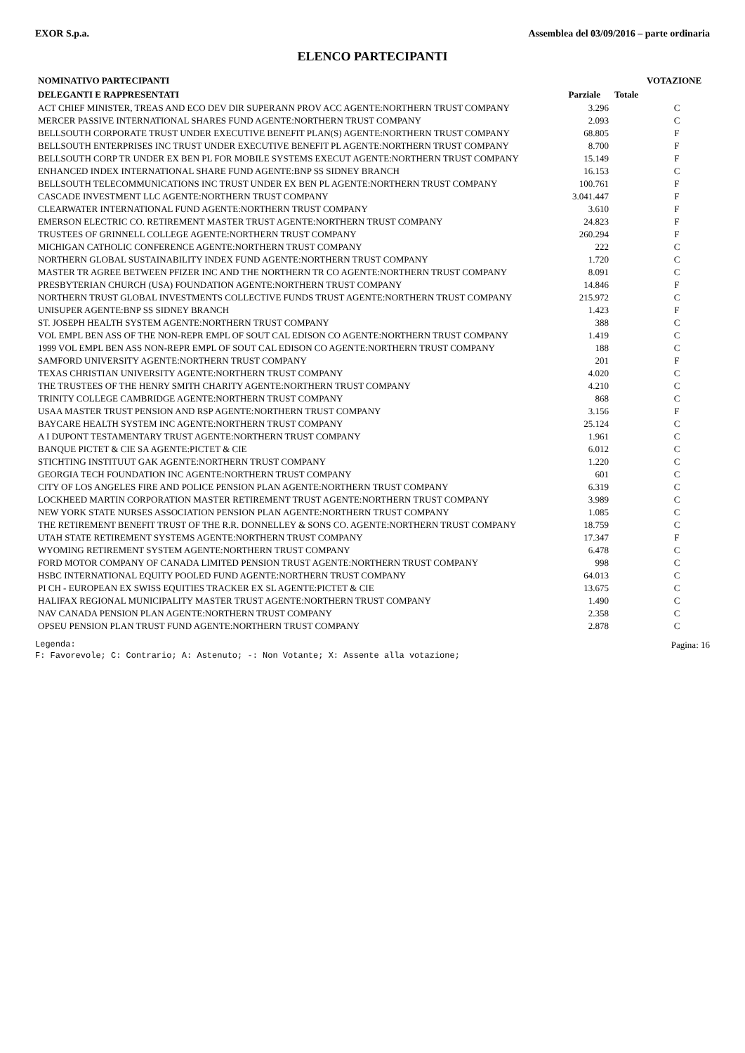EXOR S.p.a. Assemblea del 03/09/2016 – parte ordinaria
ELENCO PARTECIPANTI
| NOMINATIVO PARTECIPANTI | | | VOTAZIONE |
| --- | --- | --- | --- |
| DELEGANTI E RAPPRESENTATI | Parziale | Totale | |
| ACT CHIEF MINISTER, TREAS AND ECO DEV DIR SUPERANN PROV ACC AGENTE:NORTHERN TRUST COMPANY | 3.296 | | C |
| MERCER PASSIVE INTERNATIONAL SHARES FUND AGENTE:NORTHERN TRUST COMPANY | 2.093 | | C |
| BELLSOUTH CORPORATE TRUST UNDER EXECUTIVE BENEFIT PLAN(S) AGENTE:NORTHERN TRUST COMPANY | 68.805 | | F |
| BELLSOUTH ENTERPRISES INC TRUST UNDER EXECUTIVE BENEFIT PL AGENTE:NORTHERN TRUST COMPANY | 8.700 | | F |
| BELLSOUTH CORP TR UNDER EX BEN PL FOR MOBILE SYSTEMS EXECUT AGENTE:NORTHERN TRUST COMPANY | 15.149 | | F |
| ENHANCED INDEX INTERNATIONAL SHARE FUND AGENTE:BNP SS SIDNEY BRANCH | 16.153 | | C |
| BELLSOUTH TELECOMMUNICATIONS INC TRUST UNDER EX BEN PL AGENTE:NORTHERN TRUST COMPANY | 100.761 | | F |
| CASCADE INVESTMENT LLC AGENTE:NORTHERN TRUST COMPANY | 3.041.447 | | F |
| CLEARWATER INTERNATIONAL FUND AGENTE:NORTHERN TRUST COMPANY | 3.610 | | F |
| EMERSON ELECTRIC CO. RETIREMENT MASTER TRUST AGENTE:NORTHERN TRUST COMPANY | 24.823 | | F |
| TRUSTEES OF GRINNELL COLLEGE AGENTE:NORTHERN TRUST COMPANY | 260.294 | | F |
| MICHIGAN CATHOLIC CONFERENCE AGENTE:NORTHERN TRUST COMPANY | 222 | | C |
| NORTHERN GLOBAL SUSTAINABILITY INDEX FUND AGENTE:NORTHERN TRUST COMPANY | 1.720 | | C |
| MASTER TR AGREE BETWEEN PFIZER INC AND THE NORTHERN TR CO AGENTE:NORTHERN TRUST COMPANY | 8.091 | | C |
| PRESBYTERIAN CHURCH (USA) FOUNDATION AGENTE:NORTHERN TRUST COMPANY | 14.846 | | F |
| NORTHERN TRUST GLOBAL INVESTMENTS COLLECTIVE FUNDS TRUST AGENTE:NORTHERN TRUST COMPANY | 215.972 | | C |
| UNISUPER AGENTE:BNP SS SIDNEY BRANCH | 1.423 | | F |
| ST. JOSEPH HEALTH SYSTEM AGENTE:NORTHERN TRUST COMPANY | 388 | | C |
| VOL EMPL BEN ASS OF THE NON-REPR EMPL OF SOUT CAL EDISON CO AGENTE:NORTHERN TRUST COMPANY | 1.419 | | C |
| 1999 VOL EMPL BEN ASS NON-REPR EMPL OF SOUT CAL EDISON CO AGENTE:NORTHERN TRUST COMPANY | 188 | | C |
| SAMFORD UNIVERSITY AGENTE:NORTHERN TRUST COMPANY | 201 | | F |
| TEXAS CHRISTIAN UNIVERSITY AGENTE:NORTHERN TRUST COMPANY | 4.020 | | C |
| THE TRUSTEES OF THE HENRY SMITH CHARITY AGENTE:NORTHERN TRUST COMPANY | 4.210 | | C |
| TRINITY COLLEGE CAMBRIDGE AGENTE:NORTHERN TRUST COMPANY | 868 | | C |
| USAA MASTER TRUST PENSION AND RSP AGENTE:NORTHERN TRUST COMPANY | 3.156 | | F |
| BAYCARE HEALTH SYSTEM INC AGENTE:NORTHERN TRUST COMPANY | 25.124 | | C |
| A I DUPONT TESTAMENTARY TRUST AGENTE:NORTHERN TRUST COMPANY | 1.961 | | C |
| BANQUE PICTET & CIE SA AGENTE:PICTET & CIE | 6.012 | | C |
| STICHTING INSTITUUT GAK AGENTE:NORTHERN TRUST COMPANY | 1.220 | | C |
| GEORGIA TECH FOUNDATION INC AGENTE:NORTHERN TRUST COMPANY | 601 | | C |
| CITY OF LOS ANGELES FIRE AND POLICE PENSION PLAN AGENTE:NORTHERN TRUST COMPANY | 6.319 | | C |
| LOCKHEED MARTIN CORPORATION MASTER RETIREMENT TRUST AGENTE:NORTHERN TRUST COMPANY | 3.989 | | C |
| NEW YORK STATE NURSES ASSOCIATION PENSION PLAN AGENTE:NORTHERN TRUST COMPANY | 1.085 | | C |
| THE RETIREMENT BENEFIT TRUST OF THE R.R. DONNELLEY & SONS CO. AGENTE:NORTHERN TRUST COMPANY | 18.759 | | C |
| UTAH STATE RETIREMENT SYSTEMS AGENTE:NORTHERN TRUST COMPANY | 17.347 | | F |
| WYOMING RETIREMENT SYSTEM AGENTE:NORTHERN TRUST COMPANY | 6.478 | | C |
| FORD MOTOR COMPANY OF CANADA LIMITED PENSION TRUST AGENTE:NORTHERN TRUST COMPANY | 998 | | C |
| HSBC INTERNATIONAL EQUITY POOLED FUND AGENTE:NORTHERN TRUST COMPANY | 64.013 | | C |
| PI CH - EUROPEAN EX SWISS EQUITIES TRACKER EX SL AGENTE:PICTET & CIE | 13.675 | | C |
| HALIFAX REGIONAL MUNICIPALITY MASTER TRUST AGENTE:NORTHERN TRUST COMPANY | 1.490 | | C |
| NAV CANADA PENSION PLAN AGENTE:NORTHERN TRUST COMPANY | 2.358 | | C |
| OPSEU PENSION PLAN TRUST FUND AGENTE:NORTHERN TRUST COMPANY | 2.878 | | C |
Legenda: Pagina: 16
F: Favorevole; C: Contrario; A: Astenuto; -: Non Votante; X: Assente alla votazione;